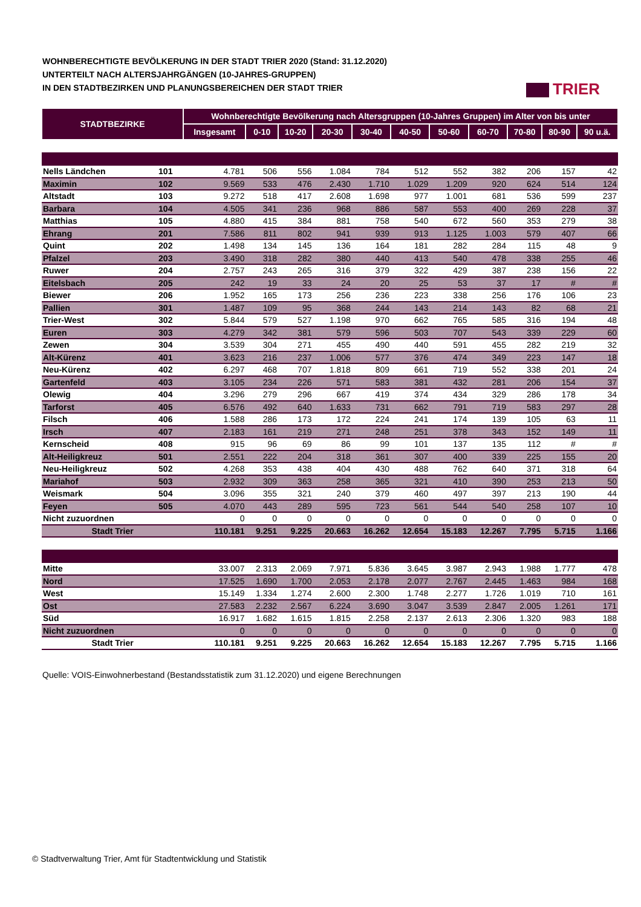WOHNBERECHTIGTE BEVÖLKERUNG IN DER STADT TRIER 2020 (Stand: 31.12.2020)
UNTERTEILT NACH ALTERSJAHRGÄNGEN (10-JAHRES-GRUPPEN)
IN DEN STADTBEZIRKEN UND PLANUNGSBEREICHEN DER STADT TRIER
TRIER
| STADTBEZIRKE | | Wohnberechtigte Bevölkerung nach Altersgruppen (10-Jahres Gruppen) im Alter von bis unter | | | | | | | | | | |
| --- | --- | --- | --- | --- | --- | --- | --- | --- | --- | --- | --- | --- |
| | | Insgesamt | 0-10 | 10-20 | 20-30 | 30-40 | 40-50 | 50-60 | 60-70 | 70-80 | 80-90 | 90 u.ä. |
| Nells Ländchen | 101 | 4.781 | 506 | 556 | 1.084 | 784 | 512 | 552 | 382 | 206 | 157 | 42 |
| Maximin | 102 | 9.569 | 533 | 476 | 2.430 | 1.710 | 1.029 | 1.209 | 920 | 624 | 514 | 124 |
| Altstadt | 103 | 9.272 | 518 | 417 | 2.608 | 1.698 | 977 | 1.001 | 681 | 536 | 599 | 237 |
| Barbara | 104 | 4.505 | 341 | 236 | 968 | 886 | 587 | 553 | 400 | 269 | 228 | 37 |
| Matthias | 105 | 4.880 | 415 | 384 | 881 | 758 | 540 | 672 | 560 | 353 | 279 | 38 |
| Ehrang | 201 | 7.586 | 811 | 802 | 941 | 939 | 913 | 1.125 | 1.003 | 579 | 407 | 66 |
| Quint | 202 | 1.498 | 134 | 145 | 136 | 164 | 181 | 282 | 284 | 115 | 48 | 9 |
| Pfalzel | 203 | 3.490 | 318 | 282 | 380 | 440 | 413 | 540 | 478 | 338 | 255 | 46 |
| Ruwer | 204 | 2.757 | 243 | 265 | 316 | 379 | 322 | 429 | 387 | 238 | 156 | 22 |
| Eitelsbach | 205 | 242 | 19 | 33 | 24 | 20 | 25 | 53 | 37 | 17 | # | # |
| Biewer | 206 | 1.952 | 165 | 173 | 256 | 236 | 223 | 338 | 256 | 176 | 106 | 23 |
| Pallien | 301 | 1.487 | 109 | 95 | 368 | 244 | 143 | 214 | 143 | 82 | 68 | 21 |
| Trier-West | 302 | 5.844 | 579 | 527 | 1.198 | 970 | 662 | 765 | 585 | 316 | 194 | 48 |
| Euren | 303 | 4.279 | 342 | 381 | 579 | 596 | 503 | 707 | 543 | 339 | 229 | 60 |
| Zewen | 304 | 3.539 | 304 | 271 | 455 | 490 | 440 | 591 | 455 | 282 | 219 | 32 |
| Alt-Kürenz | 401 | 3.623 | 216 | 237 | 1.006 | 577 | 376 | 474 | 349 | 223 | 147 | 18 |
| Neu-Kürenz | 402 | 6.297 | 468 | 707 | 1.818 | 809 | 661 | 719 | 552 | 338 | 201 | 24 |
| Gartenfeld | 403 | 3.105 | 234 | 226 | 571 | 583 | 381 | 432 | 281 | 206 | 154 | 37 |
| Olewig | 404 | 3.296 | 279 | 296 | 667 | 419 | 374 | 434 | 329 | 286 | 178 | 34 |
| Tarforst | 405 | 6.576 | 492 | 640 | 1.633 | 731 | 662 | 791 | 719 | 583 | 297 | 28 |
| Filsch | 406 | 1.588 | 286 | 173 | 172 | 224 | 241 | 174 | 139 | 105 | 63 | 11 |
| Irsch | 407 | 2.183 | 161 | 219 | 271 | 248 | 251 | 378 | 343 | 152 | 149 | 11 |
| Kernscheid | 408 | 915 | 96 | 69 | 86 | 99 | 101 | 137 | 135 | 112 | # | # |
| Alt-Heiligkreuz | 501 | 2.551 | 222 | 204 | 318 | 361 | 307 | 400 | 339 | 225 | 155 | 20 |
| Neu-Heiligkreuz | 502 | 4.268 | 353 | 438 | 404 | 430 | 488 | 762 | 640 | 371 | 318 | 64 |
| Mariahof | 503 | 2.932 | 309 | 363 | 258 | 365 | 321 | 410 | 390 | 253 | 213 | 50 |
| Weismark | 504 | 3.096 | 355 | 321 | 240 | 379 | 460 | 497 | 397 | 213 | 190 | 44 |
| Feyen | 505 | 4.070 | 443 | 289 | 595 | 723 | 561 | 544 | 540 | 258 | 107 | 10 |
| Nicht zuzuordnen | | 0 | 0 | 0 | 0 | 0 | 0 | 0 | 0 | 0 | 0 | 0 |
| Stadt Trier | | 110.181 | 9.251 | 9.225 | 20.663 | 16.262 | 12.654 | 15.183 | 12.267 | 7.795 | 5.715 | 1.166 |
| Mitte | | 33.007 | 2.313 | 2.069 | 7.971 | 5.836 | 3.645 | 3.987 | 2.943 | 1.988 | 1.777 | 478 |
| Nord | | 17.525 | 1.690 | 1.700 | 2.053 | 2.178 | 2.077 | 2.767 | 2.445 | 1.463 | 984 | 168 |
| West | | 15.149 | 1.334 | 1.274 | 2.600 | 2.300 | 1.748 | 2.277 | 1.726 | 1.019 | 710 | 161 |
| Ost | | 27.583 | 2.232 | 2.567 | 6.224 | 3.690 | 3.047 | 3.539 | 2.847 | 2.005 | 1.261 | 171 |
| Süd | | 16.917 | 1.682 | 1.615 | 1.815 | 2.258 | 2.137 | 2.613 | 2.306 | 1.320 | 983 | 188 |
| Nicht zuzuordnen | | 0 | 0 | 0 | 0 | 0 | 0 | 0 | 0 | 0 | 0 | 0 |
| Stadt Trier | | 110.181 | 9.251 | 9.225 | 20.663 | 16.262 | 12.654 | 15.183 | 12.267 | 7.795 | 5.715 | 1.166 |
Quelle: VOIS-Einwohnerbestand (Bestandsstatistik zum 31.12.2020) und eigene Berechnungen
© Stadtverwaltung Trier, Amt für Stadtentwicklung und Statistik